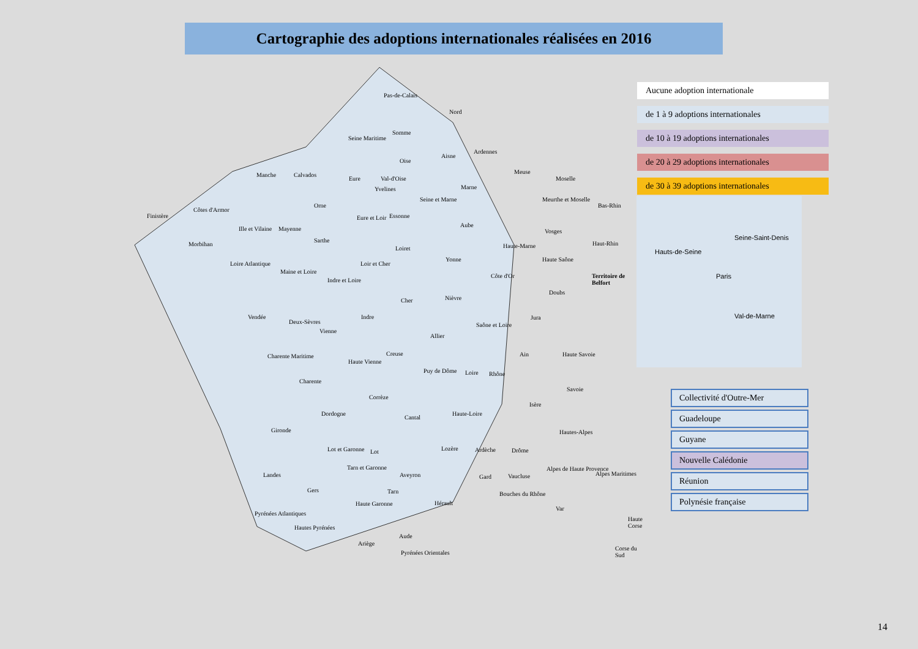Cartographie des adoptions internationales réalisées en 2016
Pas-de-Calais
Nord
Somme
Seine Maritime
Oise
Aisne
Ardennes
Manche Calvados
Eure Val-d'Oise
Yvelines
Meuse
Moselle
Marne
Finistère
Côtes d'Armor
Ille et Vilaine Mayenne
Orne
Eure et Loir
Seine et Marne
Essonne
Aube
Meurthe et Moselle
Bas-Rhin
Morbihan
Sarthe
Loiret Haute-Marne
Vosges
Haut-Rhin
Loire Atlantique
Maine et Loire
Indre et Loire
Loir et Cher
Yonne Haute Saône
Côte d'Or Territoire de Belfort
Doubs
Vendée
Deux-Sèvres
Vienne
Indre
Cher Nièvre
Allier
Saône et Loire
Jura
Charente Maritime
Charente
Haute Vienne
Creuse
Puy de Dôme Loire Rhône
Ain Haute Savoie
Savoie
Corrèze
Dordogne
Cantal
Haute-Loire
Isère
Gironde
Lot Lot et Garonne
Aveyron
Lozère Ardèche Drôme
Hautes-Alpes
Landes
Tarn et Garonne
Gard Vaucluse
Alpes de Haute Provence
Alpes Maritimes
Gers Tarn
Haute Garonne Hérault
Bouches du Rhône
Var
Pyrénées Atlantiques
Hautes Pyrénées
Ariège
Aude
Pyrénées Orientales
Haute Corse
Corse du Sud
Aucune adoption internationale
de 1 à 9 adoptions internationales
de 10 à 19 adoptions internationales
de 20 à 29 adoptions internationales
de 30 à 39 adoptions internationales
Seine-Saint-Denis
Hauts-de-Seine
Paris
Val-de-Marne
Collectivité d'Outre-Mer
Guadeloupe
Guyane
Nouvelle Calédonie
Réunion
Polynésie française
14